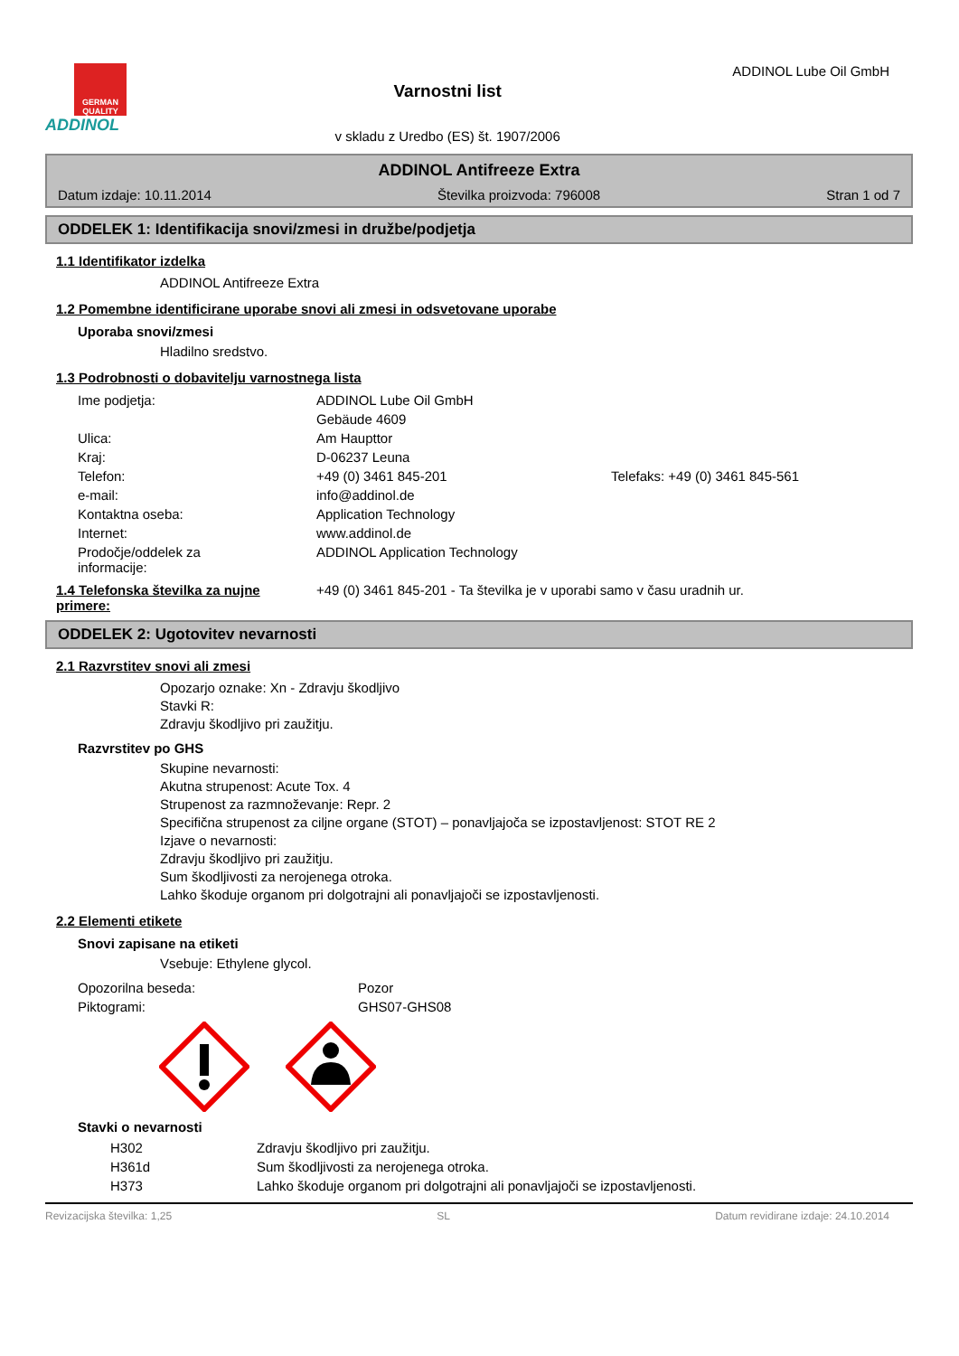GERMAN QUALITY
ADDINOL
Varnostni list
v skladu z Uredbo (ES) št. 1907/2006
ADDINOL Lube Oil GmbH
ADDINOL Antifreeze Extra
Datum izdaje: 10.11.2014 Številka proizvoda: 796008 Stran 1 od 7
ODDELEK 1: Identifikacija snovi/zmesi in družbe/podjetja
1.1 Identifikator izdelka
ADDINOL Antifreeze Extra
1.2 Pomembne identificirane uporabe snovi ali zmesi in odsvetovane uporabe
Uporaba snovi/zmesi
Hladilno sredstvo.
1.3 Podrobnosti o dobavitelju varnostnega lista
| Ime podjetja: | ADDINOL Lube Oil GmbH | |
| | Gebäude 4609 | |
| Ulica: | Am Haupttor | |
| Kraj: | D-06237 Leuna | |
| Telefon: | +49 (0) 3461 845-201 | Telefaks: +49 (0) 3461 845-561 |
| e-mail: | info@addinol.de | |
| Kontaktna oseba: | Application Technology | |
| Internet: | www.addinol.de | |
| Prodočje/oddelek za informacije: | ADDINOL Application Technology | |
1.4 Telefonska številka za nujne primere: +49 (0) 3461 845-201 - Ta številka je v uporabi samo v času uradnih ur.
ODDELEK 2: Ugotovitev nevarnosti
2.1 Razvrstitev snovi ali zmesi
Opozarjo oznake: Xn - Zdravju škodljivo
Stavki R:
Zdravju škodljivo pri zaužitju.
Razvrstitev po GHS
Skupine nevarnosti:
Akutna strupenost: Acute Tox. 4
Strupenost za razmnoževanje: Repr. 2
Specifična strupenost za ciljne organe (STOT) – ponavljajoča se izpostavljenost: STOT RE 2
Izjave o nevarnosti:
Zdravju škodljivo pri zaužitju.
Sum škodljivosti za nerojenega otroka.
Lahko škoduje organom pri dolgotrajni ali ponavljajoči se izpostavljenosti.
2.2 Elementi etikete
Snovi zapisane na etiketi
Vsebuje: Ethylene glycol.
| Opozorilna beseda: | Pozor |
| Piktogrami: | GHS07-GHS08 |
Stavki o nevarnosti
| H302 | Zdravju škodljivo pri zaužitju. |
| H361d | Sum škodljivosti za nerojenega otroka. |
| H373 | Lahko škoduje organom pri dolgotrajni ali ponavljajoči se izpostavljenosti. |
Revizacijska številka: 1,25 SL Datum revidirane izdaje: 24.10.2014